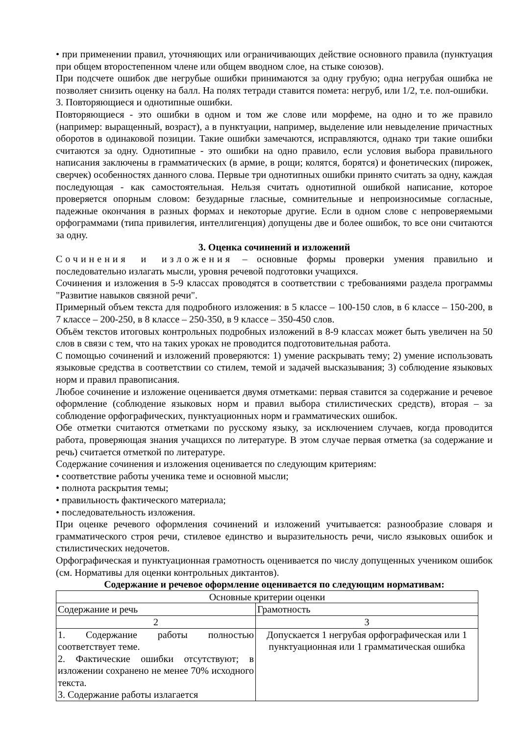• при применении правил, уточняющих или ограничивающих действие основного правила (пунктуация при общем второстепенном члене или общем вводном слое, на стыке союзов).
При подсчете ошибок две негрубые ошибки принимаются за одну грубую; одна негрубая ошибка не позволяет снизить оценку на балл. На полях тетради ставится помета: негруб, или 1/2, т.е. пол-ошибки.
3. Повторяющиеся и однотипные ошибки.
Повторяющиеся - это ошибки в одном и том же слове или морфеме, на одно и то же правило (например: выращенный, возраст), а в пунктуации, например, выделение или невыделение причастных оборотов в одинаковой позиции. Такие ошибки замечаются, исправляются, однако три такие ошибки считаются за одну. Однотипные - это ошибки на одно правило, если условия выбора правильного написания заключены в грамматических (в армие, в рощи; колятся, борятся) и фонетических (пирожек, сверчек) особенностях данного слова. Первые три однотипных ошибки принято считать за одну, каждая последующая - как самостоятельная. Нельзя считать однотипной ошибкой написание, которое проверяется опорным словом: безударные гласные, сомнительные и непроизносимые согласные, падежные окончания в разных формах и некоторые другие. Если в одном слове с непроверяемыми орфограммами (типа привилегия, интеллигенция) допущены две и более ошибок, то все они считаются за одну.
3. Оценка сочинений и изложений
Сочинения и изложения – основные формы проверки умения правильно и последовательно излагать мысли, уровня речевой подготовки учащихся.
Сочинения и изложения в 5-9 классах проводятся в соответствии с требованиями раздела программы "Развитие навыков связной речи".
Примерный объем текста для подробного изложения: в 5 классе – 100-150 слов, в 6 классе – 150-200, в 7 классе – 200-250, в 8 классе – 250-350, в 9 классе – 350-450 слов.
Объём текстов итоговых контрольных подробных изложений в 8-9 классах может быть увеличен на 50 слов в связи с тем, что на таких уроках не проводится подготовительная работа.
С помощью сочинений и изложений проверяются: 1) умение раскрывать тему; 2) умение использовать языковые средства в соответствии со стилем, темой и задачей высказывания; 3) соблюдение языковых норм и правил правописания.
Любое сочинение и изложение оценивается двумя отметками: первая ставится за содержание и речевое оформление (соблюдение языковых норм и правил выбора стилистических средств), вторая – за соблюдение орфографических, пунктуационных норм и грамматических ошибок.
Обе отметки считаются отметками по русскому языку, за исключением случаев, когда проводится работа, проверяющая знания учащихся по литературе. В этом случае первая отметка (за содержание и речь) считается отметкой по литературе.
Содержание сочинения и изложения оценивается по следующим критериям:
• соответствие работы ученика теме и основной мысли;
• полнота раскрытия темы;
• правильность фактического материала;
• последовательность изложения.
При оценке речевого оформления сочинений и изложений учитывается: разнообразие словаря и грамматического строя речи, стилевое единство и выразительность речи, число языковых ошибок и стилистических недочетов.
Орфографическая и пунктуационная грамотность оценивается по числу допущенных учеником ошибок (см. Нормативы для оценки контрольных диктантов).
Содержание и речевое оформление оценивается по следующим нормативам:
| Основные критерии оценки | |
| Содержание и речь | Грамотность |
| 2 | 3 |
| 1. Содержание работы полностью соответствует теме. 2. Фактические ошибки отсутствуют; в изложении сохранено не менее 70% исходного текста. 3. Содержание работы излагается | Допускается 1 негрубая орфографическая или 1 пунктуационная или 1 грамматическая ошибка |